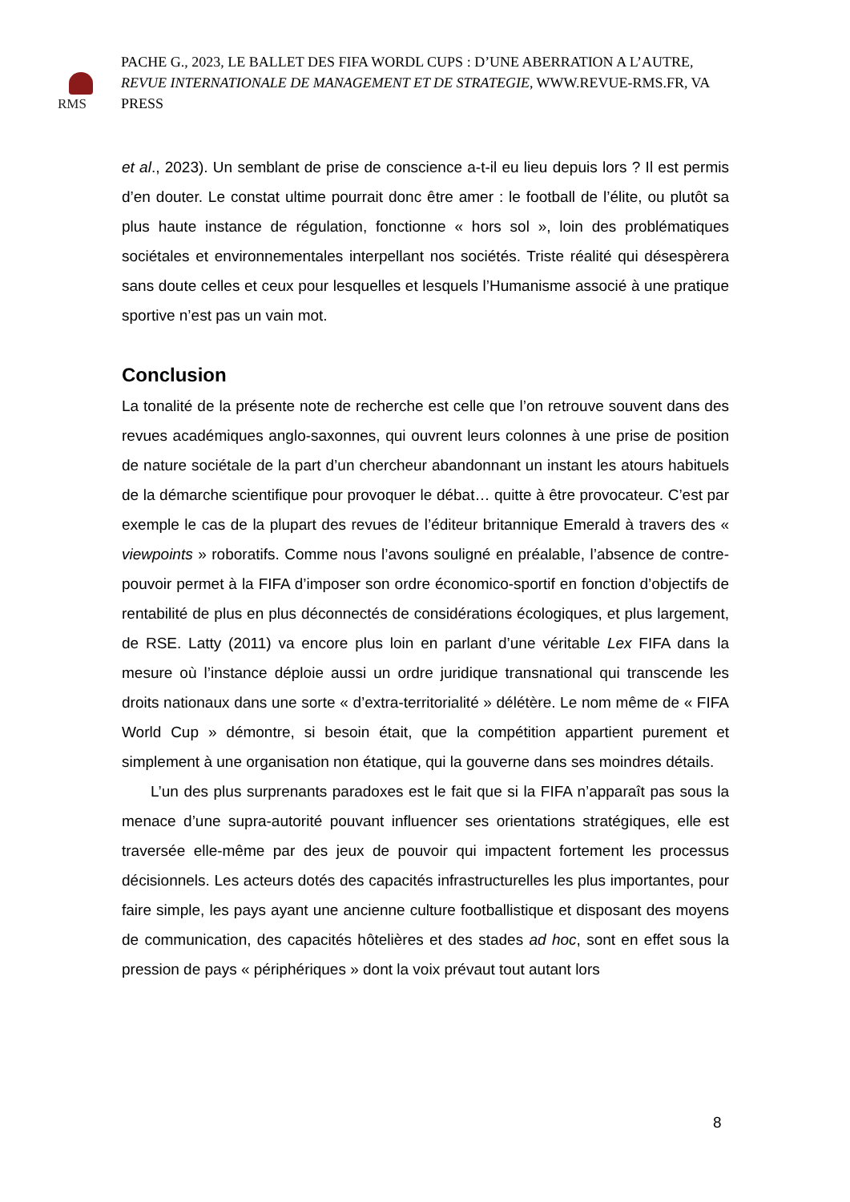RMS
PACHE G., 2023, LE BALLET DES FIFA WORDL CUPS : D’UNE ABERRATION A L’AUTRE,
REVUE INTERNATIONALE DE MANAGEMENT ET DE STRATEGIE, WWW.REVUE-RMS.FR, VA PRESS
et al., 2023). Un semblant de prise de conscience a-t-il eu lieu depuis lors ? Il est permis d’en douter. Le constat ultime pourrait donc être amer : le football de l’élite, ou plutôt sa plus haute instance de régulation, fonctionne « hors sol », loin des problématiques sociétales et environnementales interpellant nos sociétés. Triste réalité qui désespèrera sans doute celles et ceux pour lesquelles et lesquels l’Humanisme associé à une pratique sportive n’est pas un vain mot.
Conclusion
La tonalité de la présente note de recherche est celle que l’on retrouve souvent dans des revues académiques anglo-saxonnes, qui ouvrent leurs colonnes à une prise de position de nature sociétale de la part d’un chercheur abandonnant un instant les atours habituels de la démarche scientifique pour provoquer le débat… quitte à être provocateur. C’est par exemple le cas de la plupart des revues de l’éditeur britannique Emerald à travers des « viewpoints » roboratifs. Comme nous l’avons souligné en préalable, l’absence de contre-pouvoir permet à la FIFA d’imposer son ordre économico-sportif en fonction d’objectifs de rentabilité de plus en plus déconnectés de considérations écologiques, et plus largement, de RSE. Latty (2011) va encore plus loin en parlant d’une véritable Lex FIFA dans la mesure où l’instance déploie aussi un ordre juridique transnational qui transcende les droits nationaux dans une sorte « d’extra-territorialité » délétère. Le nom même de « FIFA World Cup » démontre, si besoin était, que la compétition appartient purement et simplement à une organisation non étatique, qui la gouverne dans ses moindres détails.
L’un des plus surprenants paradoxes est le fait que si la FIFA n’apparaît pas sous la menace d’une supra-autorité pouvant influencer ses orientations stratégiques, elle est traversée elle-même par des jeux de pouvoir qui impactent fortement les processus décisionnels. Les acteurs dotés des capacités infrastructurelles les plus importantes, pour faire simple, les pays ayant une ancienne culture footballistique et disposant des moyens de communication, des capacités hôtelières et des stades ad hoc, sont en effet sous la pression de pays « périphériques » dont la voix prévaut tout autant lors
8